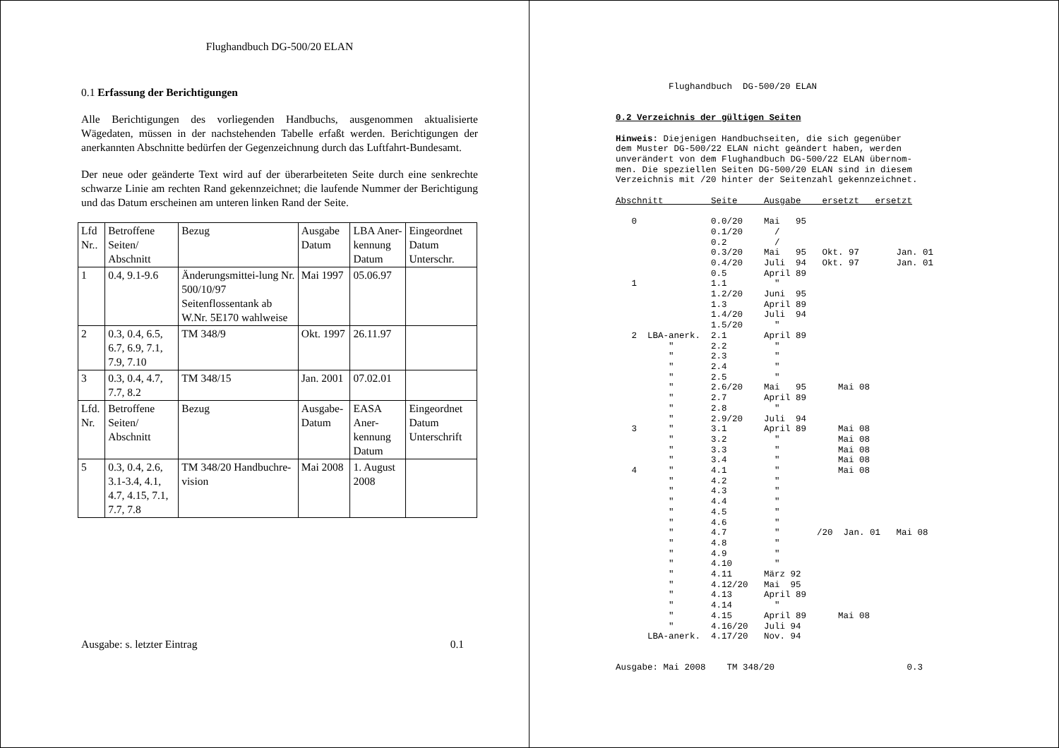Flughandbuch DG-500/20 ELAN
0.1 Erfassung der Berichtigungen
Alle Berichtigungen des vorliegenden Handbuchs, ausgenommen aktualisierte Wägedaten, müssen in der nachstehenden Tabelle erfaßt werden. Berichtigungen der anerkannten Abschnitte bedürfen der Gegenzeichnung durch das Luftfahrt-Bundesamt.
Der neue oder geänderte Text wird auf der überarbeiteten Seite durch eine senkrechte schwarze Linie am rechten Rand gekennzeichnet; die laufende Nummer der Berichtigung und das Datum erscheinen am unteren linken Rand der Seite.
| Lfd Nr.. | Betroffene Seiten/ Abschnitt | Bezug | Ausgabe Datum | LBA Aner-kennung Datum | Eingeordnet Datum Unterschr. |
| 1 | 0.4, 9.1-9.6 | Änderungsmittei-lung Nr. 500/10/97 Seitenflossentank ab W.Nr. 5E170 wahlweise | Mai 1997 | 05.06.97 | |
| 2 | 0.3, 0.4, 6.5, 6.7, 6.9, 7.1, 7.9, 7.10 | TM 348/9 | Okt. 1997 | 26.11.97 | |
| 3 | 0.3, 0.4, 4.7, 7.7, 8.2 | TM 348/15 | Jan. 2001 | 07.02.01 | |
| Lfd. Nr. | Betroffene Seiten/ Abschnitt | Bezug | Ausgabe-Datum | EASA Aner-kennung Datum | Eingeordnet Datum Unterschrift |
| 5 | 0.3, 0.4, 2.6, 3.1-3.4, 4.1, 4.7, 4.15, 7.1, 7.7, 7.8 | TM 348/20 Handbuchre-vision | Mai 2008 | 1. August 2008 | |
Ausgabe: s. letzter Eintrag 0.1
          Flughandbuch  DG-500/20 ELAN


0.2 Verzeichnis der gültigen Seiten

Hinweis: Diejenigen Handbuchseiten, die sich gegenüber
dem Muster DG-500/22 ELAN nicht geändert haben, werden
unverändert von dem Flughandbuch DG-500/22 ELAN übernom-
men. Die speziellen Seiten DG-500/20 ELAN sind in diesem
Verzeichnis mit /20 hinter der Seitenzahl gekennzeichnet.

Abschnitt         Seite     Ausgabe    ersetzt   ersetzt

   0              0.0/20    Mai   95
                  0.1/20      /
                  0.2         /
                  0.3/20    Mai   95   Okt. 97       Jan. 01
                  0.4/20    Juli  94   Okt. 97       Jan. 01
                  0.5       April 89
   1              1.1         "
                  1.2/20    Juni  95
                  1.3       April 89
                  1.4/20    Juli  94
                  1.5/20      "
   2  LBA-anerk.  2.1       April 89
          "       2.2         "
          "       2.3         "
          "       2.4         "
          "       2.5         "
          "       2.6/20    Mai   95      Mai 08
          "       2.7       April 89
          "       2.8         "
          "       2.9/20    Juli  94
   3      "       3.1       April 89      Mai 08
          "       3.2         "           Mai 08
          "       3.3         "           Mai 08
          "       3.4         "           Mai 08
   4      "       4.1         "           Mai 08
          "       4.2         "
          "       4.3         "
          "       4.4         "
          "       4.5         "
          "       4.6         "
          "       4.7         "       /20  Jan. 01   Mai 08
          "       4.8         "
          "       4.9         "
          "       4.10        "
          "       4.11      März 92
          "       4.12/20   Mai  95
          "       4.13      April 89
          "       4.14        "
          "       4.15      April 89      Mai 08
          "       4.16/20   Juli 94
      LBA-anerk.  4.17/20   Nov. 94


Ausgabe: Mai 2008    TM 348/20                         0.3